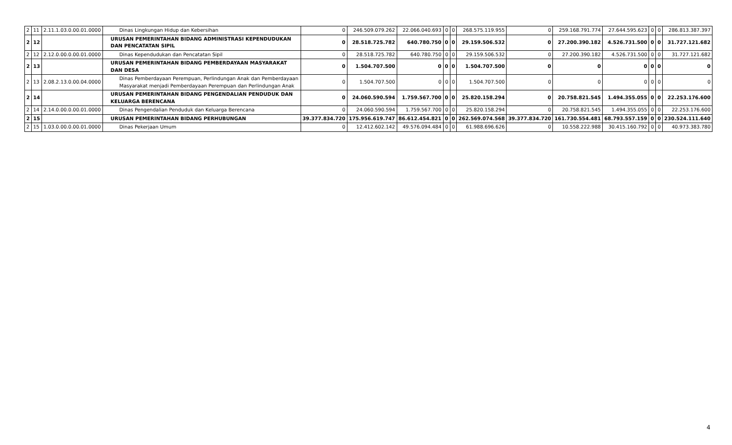| 2 | 11 | 2.11.1.03.0.00.01.0000 | Dinas Lingkungan Hidup dan Kebersihan | 0 | 246.509.079.262 | 22.066.040.693 | 0 | 0 | 268.575.119.955 | 0 | 259.168.791.774 | 27.644.595.623 | 0 | 0 | 286.813.387.397 |
| 2 | 12 | | URUSAN PEMERINTAHAN BIDANG ADMINISTRASI KEPENDUDUKAN DAN PENCATATAN SIPIL | 0 | 28.518.725.782 | 640.780.750 | 0 | 0 | 29.159.506.532 | 0 | 27.200.390.182 | 4.526.731.500 | 0 | 0 | 31.727.121.682 |
| 2 | 12 | 2.12.0.00.0.00.01.0000 | Dinas Kependudukan dan Pencatatan Sipil | 0 | 28.518.725.782 | 640.780.750 | 0 | 0 | 29.159.506.532 | 0 | 27.200.390.182 | 4.526.731.500 | 0 | 0 | 31.727.121.682 |
| 2 | 13 | | URUSAN PEMERINTAHAN BIDANG PEMBERDAYAAN MASYARAKAT DAN DESA | 0 | 1.504.707.500 | 0 | 0 | 0 | 1.504.707.500 | 0 | 0 | 0 | 0 | 0 | 0 |
| 2 | 13 | 2.08.2.13.0.00.04.0000 | Dinas Pemberdayaan Perempuan, Perlindungan Anak dan Pemberdayaan Masyarakat menjadi Pemberdayaan Perempuan dan Perlindungan Anak | 0 | 1.504.707.500 | 0 | 0 | 0 | 1.504.707.500 | 0 | 0 | 0 | 0 | 0 | 0 |
| 2 | 14 | | URUSAN PEMERINTAHAN BIDANG PENGENDALIAN PENDUDUK DAN KELUARGA BERENCANA | 0 | 24.060.590.594 | 1.759.567.700 | 0 | 0 | 25.820.158.294 | 0 | 20.758.821.545 | 1.494.355.055 | 0 | 0 | 22.253.176.600 |
| 2 | 14 | 2.14.0.00.0.00.01.0000 | Dinas Pengendalian Penduduk dan Keluarga Berencana | 0 | 24.060.590.594 | 1.759.567.700 | 0 | 0 | 25.820.158.294 | 0 | 20.758.821.545 | 1.494.355.055 | 0 | 0 | 22.253.176.600 |
| 2 | 15 | | URUSAN PEMERINTAHAN BIDANG PERHUBUNGAN | 39.377.834.720 | 175.956.619.747 | 86.612.454.821 | 0 | 0 | 262.569.074.568 | 39.377.834.720 | 161.730.554.481 | 68.793.557.159 | 0 | 0 | 230.524.111.640 |
| 2 | 15 | 1.03.0.00.0.00.01.0000 | Dinas Pekerjaan Umum | 0 | 12.412.602.142 | 49.576.094.484 | 0 | 0 | 61.988.696.626 | 0 | 10.558.222.988 | 30.415.160.792 | 0 | 0 | 40.973.383.780 |
4